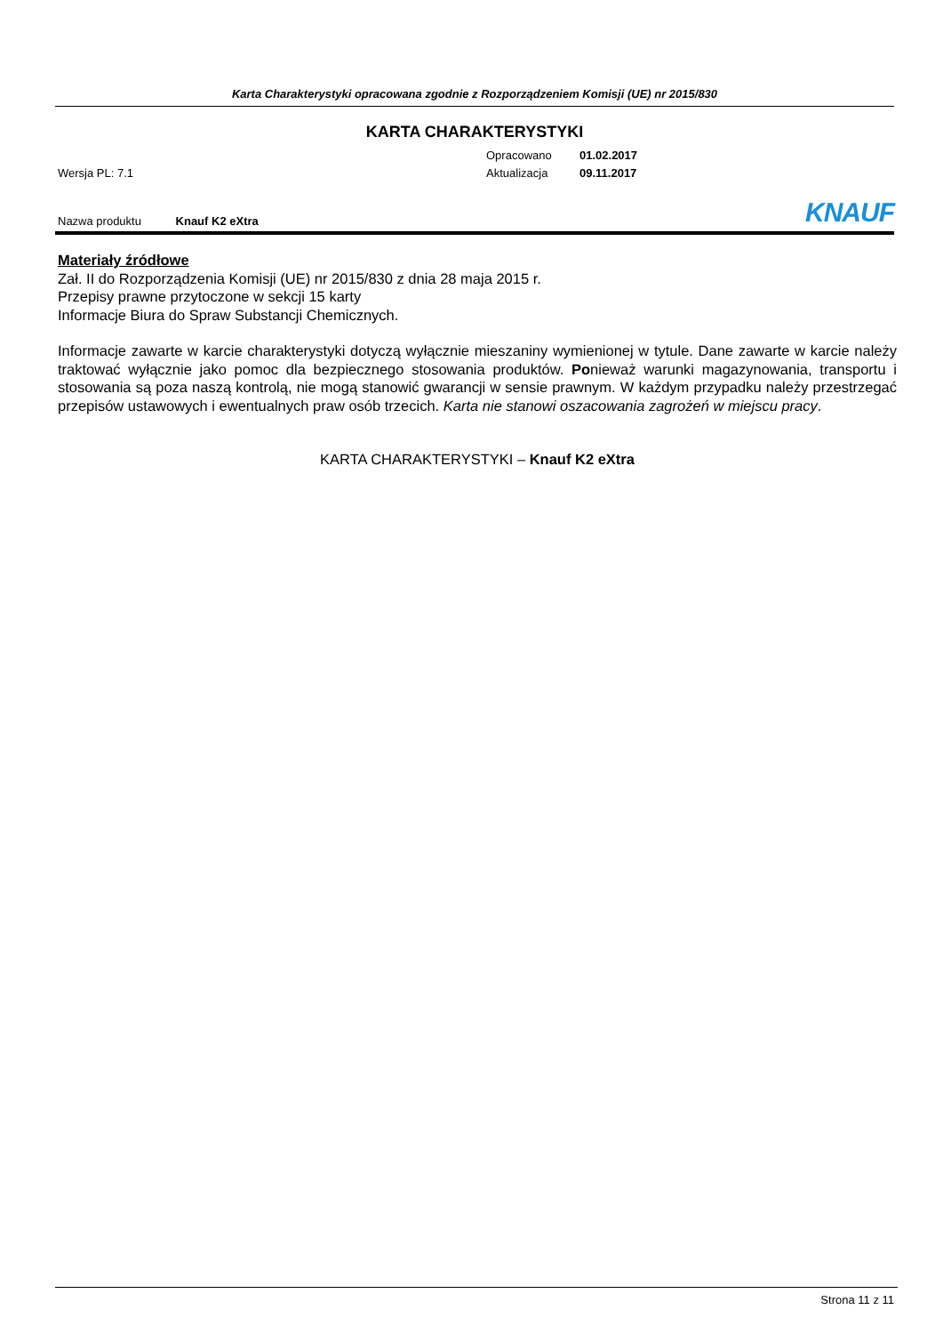Karta Charakterystyki opracowana zgodnie z Rozporządzeniem Komisji (UE) nr 2015/830
KARTA CHARAKTERYSTYKI
Opracowano 01.02.2017
Wersja PL: 7.1 Aktualizacja 09.11.2017
Nazwa produktu Knauf K2 eXtra
KNAUF
Materiały źródłowe
Zał. II do Rozporządzenia Komisji (UE) nr 2015/830 z dnia 28 maja 2015 r.
Przepisy prawne przytoczone w sekcji 15 karty
Informacje Biura do Spraw Substancji Chemicznych.
Informacje zawarte w karcie charakterystyki dotyczą wyłącznie mieszaniny wymienionej w tytule. Dane zawarte w karcie należy traktować wyłącznie jako pomoc dla bezpiecznego stosowania produktów. Ponieważ warunki magazynowania, transportu i stosowania są poza naszą kontrolą, nie mogą stanowić gwarancji w sensie prawnym. W każdym przypadku należy przestrzegać przepisów ustawowych i ewentualnych praw osób trzecich. Karta nie stanowi oszacowania zagrożeń w miejscu pracy.
KARTA CHARAKTERYSTYKI – Knauf K2 eXtra
Strona 11 z 11